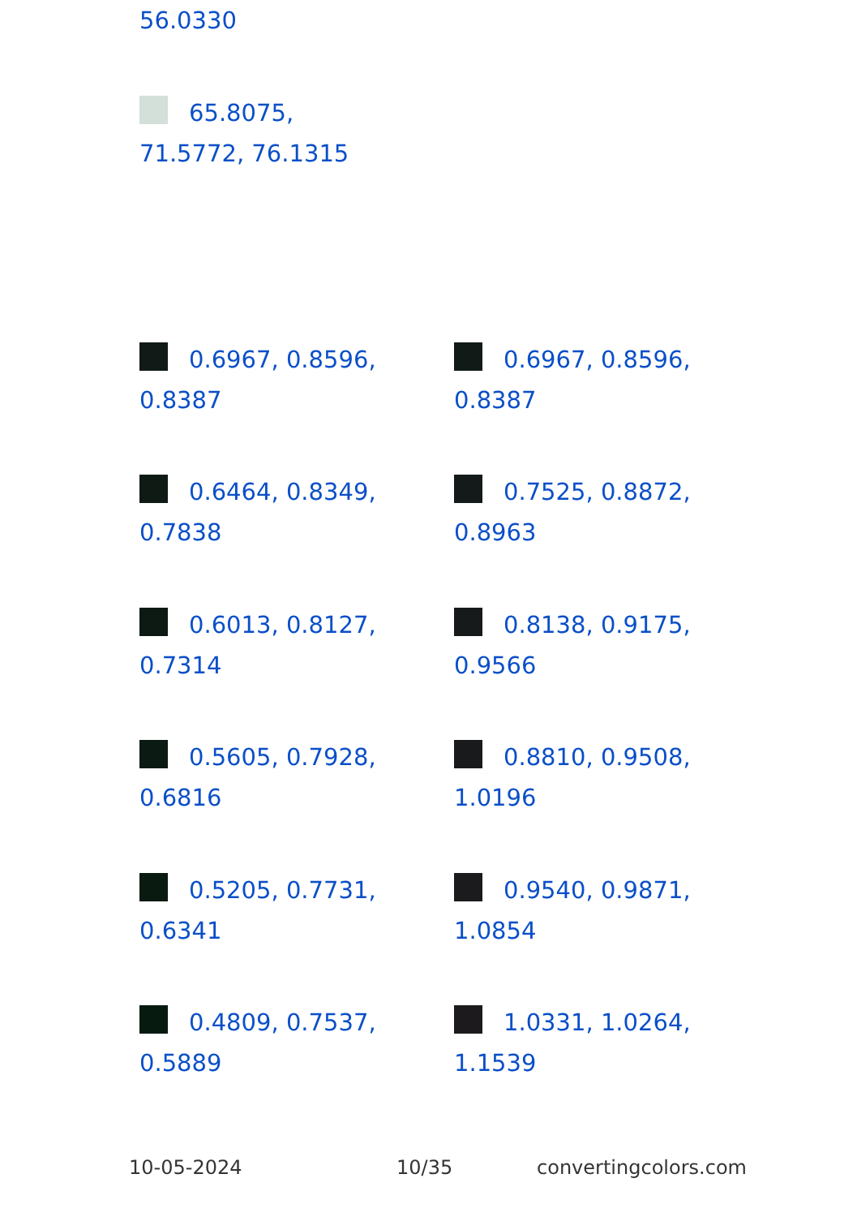56.0330
65.8075, 71.5772, 76.1315
0.6967, 0.8596, 0.8387
0.6967, 0.8596, 0.8387
0.6464, 0.8349, 0.7838
0.7525, 0.8872, 0.8963
0.6013, 0.8127, 0.7314
0.8138, 0.9175, 0.9566
0.5605, 0.7928, 0.6816
0.8810, 0.9508, 1.0196
0.5205, 0.7731, 0.6341
0.9540, 0.9871, 1.0854
0.4809, 0.7537, 0.5889
1.0331, 1.0264, 1.1539
10-05-2024 10/35 convertingcolors.com